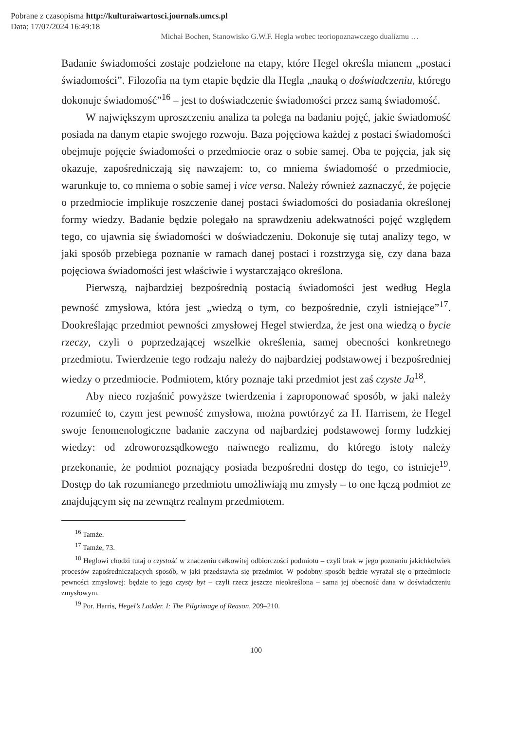Pobrane z czasopisma http://kulturaiwartosci.journals.umcs.pl
Data: 17/07/2024 16:49:18
Michał Bochen, Stanowisko G.W.F. Hegla wobec teoriopoznawczego dualizmu …
Badanie świadomości zostaje podzielone na etapy, które Hegel określa mianem „postaci świadomości”. Filozofia na tym etapie będzie dla Hegla „nauką o doświadczeniu, którego dokonuje świadomość”<sup>16</sup> – jest to doświadczenie świadomości przez samą świadomość.
W największym uproszczeniu analiza ta polega na badaniu pojęć, jakie świadomość posiada na danym etapie swojego rozwoju. Baza pojęciowa każdej z postaci świadomości obejmuje pojęcie świadomości o przedmiocie oraz o sobie samej. Oba te pojęcia, jak się okazuje, zapośredniczają się nawzajem: to, co mniema świadomość o przedmiocie, warunkuje to, co mniema o sobie samej i vice versa. Należy również zaznaczyć, że pojęcie o przedmiocie implikuje roszczenie danej postaci świadomości do posiadania określonej formy wiedzy. Badanie będzie polegało na sprawdzeniu adekwatności pojęć względem tego, co ujawnia się świadomości w doświadczeniu. Dokonuje się tutaj analizy tego, w jaki sposób przebiega poznanie w ramach danej postaci i rozstrzyga się, czy dana baza pojęciowa świadomości jest właściwie i wystarczająco określona.
Pierwszą, najbardziej bezpośrednią postacią świadomości jest według Hegla pewność zmysłowa, która jest „wiedzą o tym, co bezpośrednie, czyli istniejące”<sup>17</sup>. Dookreślając przedmiot pewności zmysłowej Hegel stwierdza, że jest ona wiedzą o bycie rzeczy, czyli o poprzedzającej wszelkie określenia, samej obecności konkretnego przedmiotu. Twierdzenie tego rodzaju należy do najbardziej podstawowej i bezpośredniej wiedzy o przedmiocie. Podmiotem, który poznaje taki przedmiot jest zaś czyste Ja<sup>18</sup>.
Aby nieco rozjaśnić powyższe twierdzenia i zaproponować sposób, w jaki należy rozumieć to, czym jest pewność zmysłowa, można powtórzyć za H. Harrisem, że Hegel swoje fenomenologiczne badanie zaczyna od najbardziej podstawowej formy ludzkiej wiedzy: od zdroworozsądkowego naiwnego realizmu, do którego istoty należy przekonanie, że podmiot poznający posiada bezpośredni dostęp do tego, co istnieje<sup>19</sup>. Dostęp do tak rozumianego przedmiotu umożliwiają mu zmysły – to one łączą podmiot ze znajdującym się na zewnątrz realnym przedmiotem.
<sup>16</sup> Tamże.
<sup>17</sup> Tamże, 73.
<sup>18</sup> Heglowi chodzi tutaj o czystość w znaczeniu całkowitej odbiorczości podmiotu – czyli brak w jego poznaniu jakichkolwiek procesów zapośredniczających sposób, w jaki przedstawia się przedmiot. W podobny sposób będzie wyrażał się o przedmiocie pewności zmysłowej: będzie to jego czysty byt – czyli rzecz jeszcze nieokreślona – sama jej obecność dana w doświadczeniu zmysłowym.
<sup>19</sup> Por. Harris, Hegel’s Ladder. I: The Pilgrimage of Reason, 209–210.
100